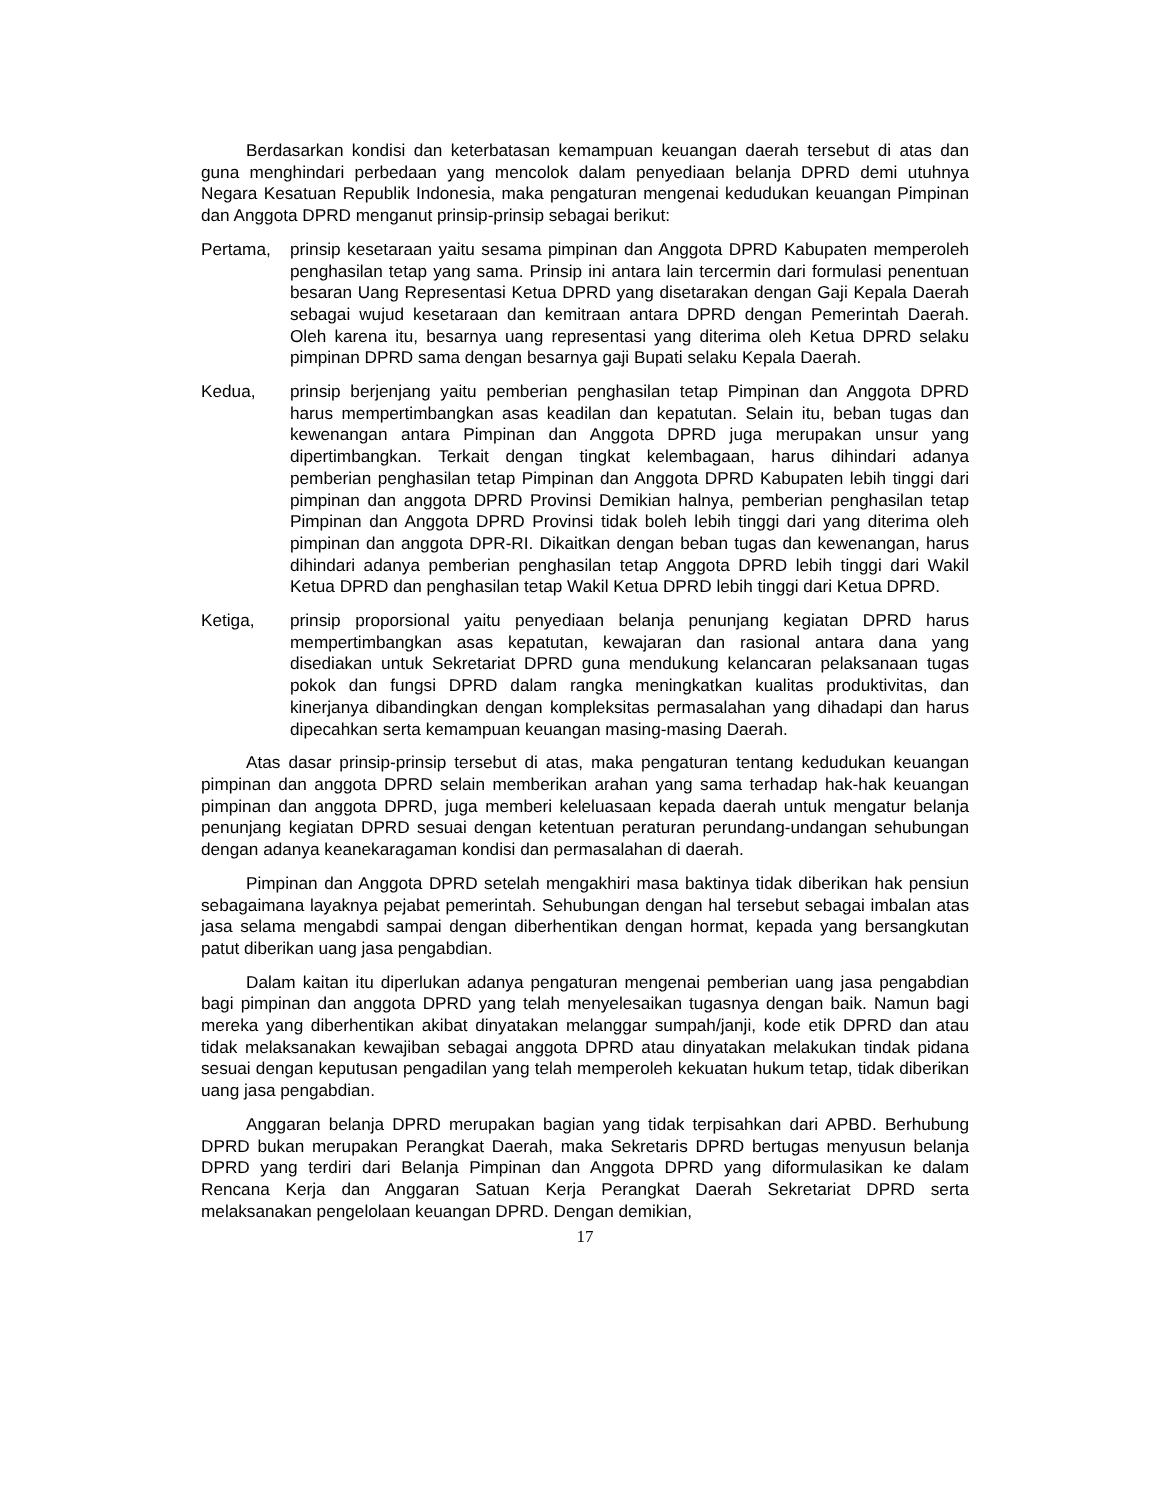Berdasarkan kondisi dan keterbatasan kemampuan keuangan daerah tersebut di atas dan guna menghindari perbedaan yang mencolok dalam penyediaan belanja DPRD demi utuhnya Negara Kesatuan Republik Indonesia, maka pengaturan mengenai kedudukan keuangan Pimpinan dan Anggota DPRD menganut prinsip-prinsip sebagai berikut:
Pertama, prinsip kesetaraan yaitu sesama pimpinan dan Anggota DPRD Kabupaten memperoleh penghasilan tetap yang sama. Prinsip ini antara lain tercermin dari formulasi penentuan besaran Uang Representasi Ketua DPRD yang disetarakan dengan Gaji Kepala Daerah sebagai wujud kesetaraan dan kemitraan antara DPRD dengan Pemerintah Daerah. Oleh karena itu, besarnya uang representasi yang diterima oleh Ketua DPRD selaku pimpinan DPRD sama dengan besarnya gaji Bupati selaku Kepala Daerah.
Kedua, prinsip berjenjang yaitu pemberian penghasilan tetap Pimpinan dan Anggota DPRD harus mempertimbangkan asas keadilan dan kepatutan. Selain itu, beban tugas dan kewenangan antara Pimpinan dan Anggota DPRD juga merupakan unsur yang dipertimbangkan. Terkait dengan tingkat kelembagaan, harus dihindari adanya pemberian penghasilan tetap Pimpinan dan Anggota DPRD Kabupaten lebih tinggi dari pimpinan dan anggota DPRD Provinsi Demikian halnya, pemberian penghasilan tetap Pimpinan dan Anggota DPRD Provinsi tidak boleh lebih tinggi dari yang diterima oleh pimpinan dan anggota DPR-RI. Dikaitkan dengan beban tugas dan kewenangan, harus dihindari adanya pemberian penghasilan tetap Anggota DPRD lebih tinggi dari Wakil Ketua DPRD dan penghasilan tetap Wakil Ketua DPRD lebih tinggi dari Ketua DPRD.
Ketiga, prinsip proporsional yaitu penyediaan belanja penunjang kegiatan DPRD harus mempertimbangkan asas kepatutan, kewajaran dan rasional antara dana yang disediakan untuk Sekretariat DPRD guna mendukung kelancaran pelaksanaan tugas pokok dan fungsi DPRD dalam rangka meningkatkan kualitas produktivitas, dan kinerjanya dibandingkan dengan kompleksitas permasalahan yang dihadapi dan harus dipecahkan serta kemampuan keuangan masing-masing Daerah.
Atas dasar prinsip-prinsip tersebut di atas, maka pengaturan tentang kedudukan keuangan pimpinan dan anggota DPRD selain memberikan arahan yang sama terhadap hak-hak keuangan pimpinan dan anggota DPRD, juga memberi keleluasaan kepada daerah untuk mengatur belanja penunjang kegiatan DPRD sesuai dengan ketentuan peraturan perundang-undangan sehubungan dengan adanya keanekaragaman kondisi dan permasalahan di daerah.
Pimpinan dan Anggota DPRD setelah mengakhiri masa baktinya tidak diberikan hak pensiun sebagaimana layaknya pejabat pemerintah. Sehubungan dengan hal tersebut sebagai imbalan atas jasa selama mengabdi sampai dengan diberhentikan dengan hormat, kepada yang bersangkutan patut diberikan uang jasa pengabdian.
Dalam kaitan itu diperlukan adanya pengaturan mengenai pemberian uang jasa pengabdian bagi pimpinan dan anggota DPRD yang telah menyelesaikan tugasnya dengan baik. Namun bagi mereka yang diberhentikan akibat dinyatakan melanggar sumpah/janji, kode etik DPRD dan atau tidak melaksanakan kewajiban sebagai anggota DPRD atau dinyatakan melakukan tindak pidana sesuai dengan keputusan pengadilan yang telah memperoleh kekuatan hukum tetap, tidak diberikan uang jasa pengabdian.
Anggaran belanja DPRD merupakan bagian yang tidak terpisahkan dari APBD. Berhubung DPRD bukan merupakan Perangkat Daerah, maka Sekretaris DPRD bertugas menyusun belanja DPRD yang terdiri dari Belanja Pimpinan dan Anggota DPRD yang diformulasikan ke dalam Rencana Kerja dan Anggaran Satuan Kerja Perangkat Daerah Sekretariat DPRD serta melaksanakan pengelolaan keuangan DPRD. Dengan demikian,
17